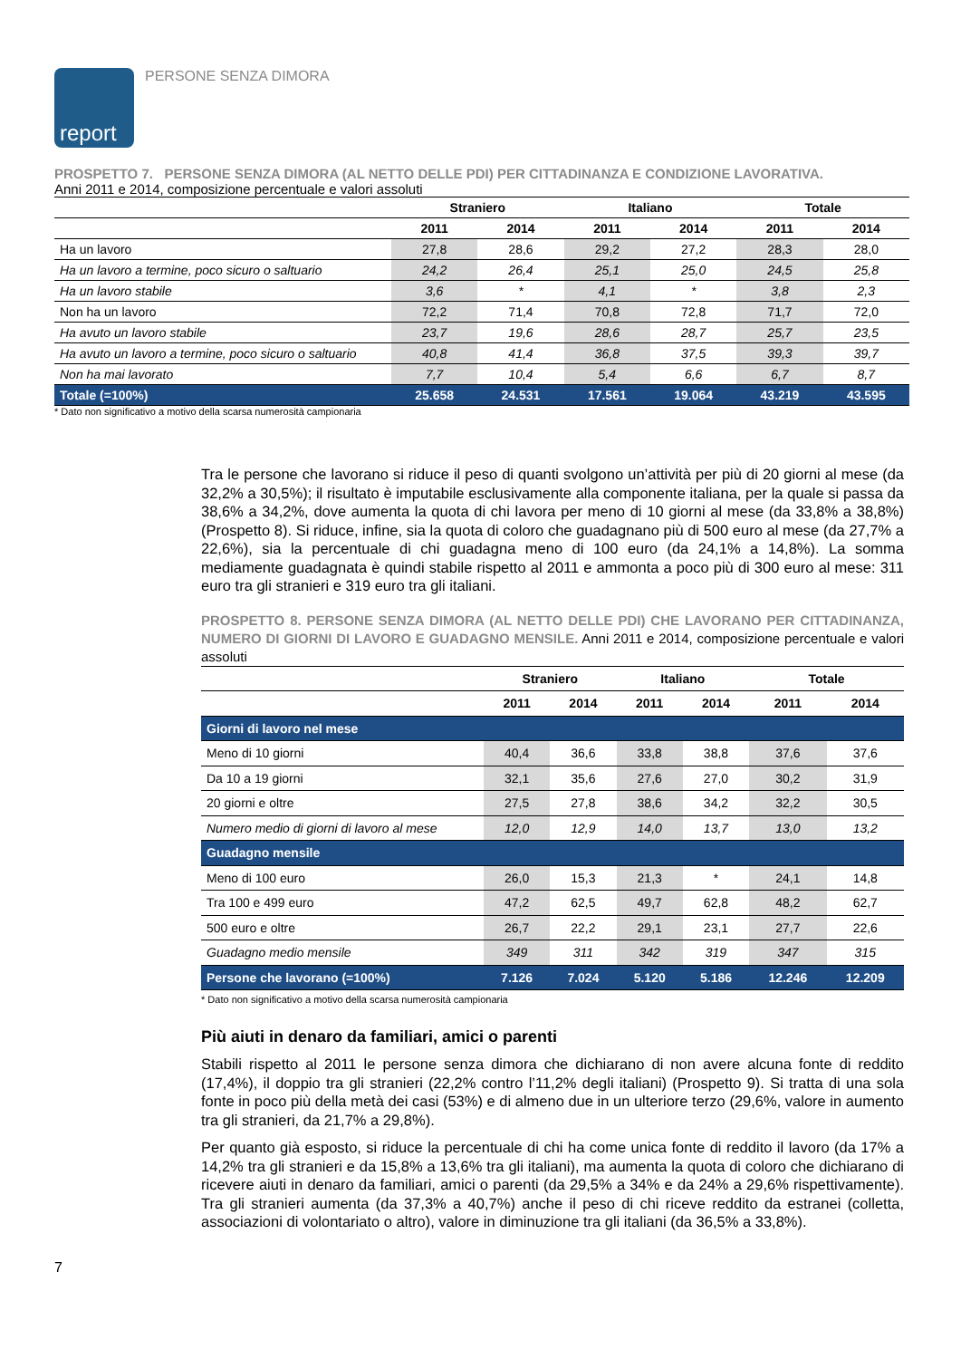report
PERSONE SENZA DIMORA
PROSPETTO 7. PERSONE SENZA DIMORA (AL NETTO DELLE PDI) PER CITTADINANZA E CONDIZIONE LAVORATIVA.
Anni 2011 e 2014, composizione percentuale e valori assoluti
| | Straniero | | Italiano | | Totale | |
| --- | --- | --- | --- | --- | --- | --- |
| | 2011 | 2014 | 2011 | 2014 | 2011 | 2014 |
| Ha un lavoro | 27,8 | 28,6 | 29,2 | 27,2 | 28,3 | 28,0 |
| Ha un lavoro a termine, poco sicuro o saltuario | 24,2 | 26,4 | 25,1 | 25,0 | 24,5 | 25,8 |
| Ha un lavoro stabile | 3,6 | * | 4,1 | * | 3,8 | 2,3 |
| Non ha un lavoro | 72,2 | 71,4 | 70,8 | 72,8 | 71,7 | 72,0 |
| Ha avuto un lavoro stabile | 23,7 | 19,6 | 28,6 | 28,7 | 25,7 | 23,5 |
| Ha avuto un lavoro a termine, poco sicuro o saltuario | 40,8 | 41,4 | 36,8 | 37,5 | 39,3 | 39,7 |
| Non ha mai lavorato | 7,7 | 10,4 | 5,4 | 6,6 | 6,7 | 8,7 |
| Totale (=100%) | 25.658 | 24.531 | 17.561 | 19.064 | 43.219 | 43.595 |
* Dato non significativo a motivo della scarsa numerosità campionaria
Tra le persone che lavorano si riduce il peso di quanti svolgono un’attività per più di 20 giorni al mese (da 32,2% a 30,5%); il risultato è imputabile esclusivamente alla componente italiana, per la quale si passa da 38,6% a 34,2%, dove aumenta la quota di chi lavora per meno di 10 giorni al mese (da 33,8% a 38,8%) (Prospetto 8). Si riduce, infine, sia la quota di coloro che guadagnano più di 500 euro al mese (da 27,7% a 22,6%), sia la percentuale di chi guadagna meno di 100 euro (da 24,1% a 14,8%). La somma mediamente guadagnata è quindi stabile rispetto al 2011 e ammonta a poco più di 300 euro al mese: 311 euro tra gli stranieri e 319 euro tra gli italiani.
PROSPETTO 8. PERSONE SENZA DIMORA (AL NETTO DELLE PDI) CHE LAVORANO PER CITTADINANZA, NUMERO DI GIORNI DI LAVORO E GUADAGNO MENSILE. Anni 2011 e 2014, composizione percentuale e valori assoluti
| | Straniero | | Italiano | | Totale | |
| --- | --- | --- | --- | --- | --- | --- |
| | 2011 | 2014 | 2011 | 2014 | 2011 | 2014 |
| Giorni di lavoro nel mese | | | | | | |
| Meno di 10 giorni | 40,4 | 36,6 | 33,8 | 38,8 | 37,6 | 37,6 |
| Da 10 a 19 giorni | 32,1 | 35,6 | 27,6 | 27,0 | 30,2 | 31,9 |
| 20 giorni e oltre | 27,5 | 27,8 | 38,6 | 34,2 | 32,2 | 30,5 |
| Numero medio di giorni di lavoro al mese | 12,0 | 12,9 | 14,0 | 13,7 | 13,0 | 13,2 |
| Guadagno mensile | | | | | | |
| Meno di 100 euro | 26,0 | 15,3 | 21,3 | * | 24,1 | 14,8 |
| Tra 100 e 499 euro | 47,2 | 62,5 | 49,7 | 62,8 | 48,2 | 62,7 |
| 500 euro e oltre | 26,7 | 22,2 | 29,1 | 23,1 | 27,7 | 22,6 |
| Guadagno medio mensile | 349 | 311 | 342 | 319 | 347 | 315 |
| Persone che lavorano (=100%) | 7.126 | 7.024 | 5.120 | 5.186 | 12.246 | 12.209 |
* Dato non significativo a motivo della scarsa numerosità campionaria
Più aiuti in denaro da familiari, amici o parenti
Stabili rispetto al 2011 le persone senza dimora che dichiarano di non avere alcuna fonte di reddito (17,4%), il doppio tra gli stranieri (22,2% contro l’11,2% degli italiani) (Prospetto 9). Si tratta di una sola fonte in poco più della metà dei casi (53%) e di almeno due in un ulteriore terzo (29,6%, valore in aumento tra gli stranieri, da 21,7% a 29,8%).
Per quanto già esposto, si riduce la percentuale di chi ha come unica fonte di reddito il lavoro (da 17% a 14,2% tra gli stranieri e da 15,8% a 13,6% tra gli italiani), ma aumenta la quota di coloro che dichiarano di ricevere aiuti in denaro da familiari, amici o parenti (da 29,5% a 34% e da 24% a 29,6% rispettivamente). Tra gli stranieri aumenta (da 37,3% a 40,7%) anche il peso di chi riceve reddito da estranei (colletta, associazioni di volontariato o altro), valore in diminuzione tra gli italiani (da 36,5% a 33,8%).
7